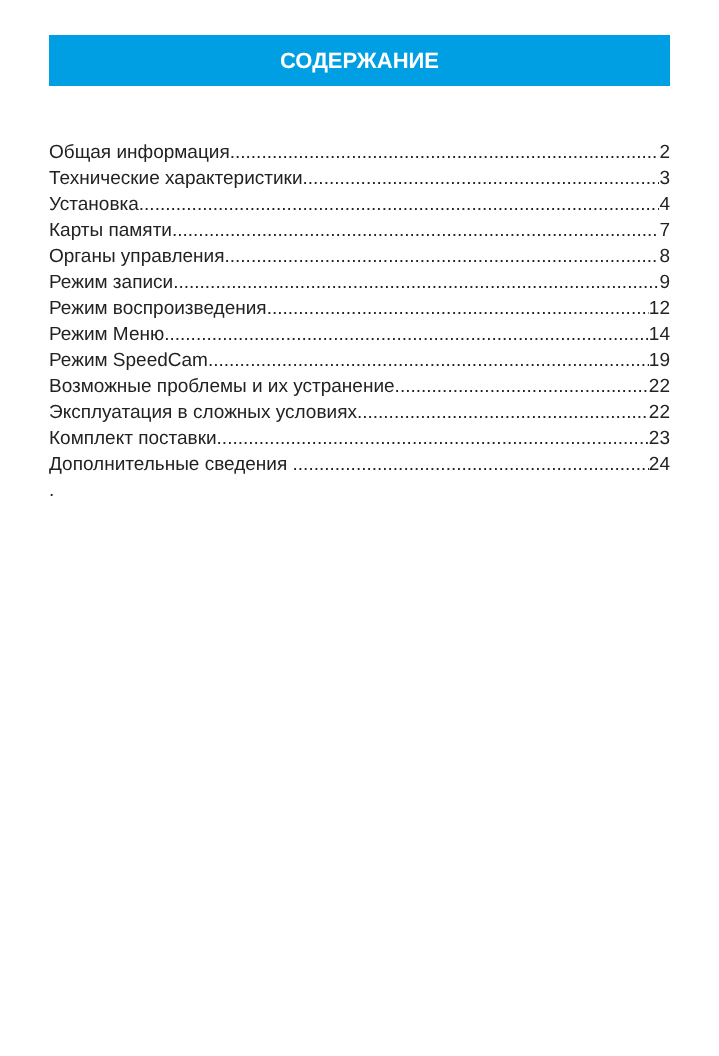СОДЕРЖАНИЕ
Общая информация 2
Технические характеристики 3
Установка 4
Карты памяти 7
Органы управления 8
Режим записи 9
Режим воспроизведения 12
Режим Меню 14
Режим SpeedCam 19
Возможные проблемы и их устранение 22
Эксплуатация в сложных условиях 22
Комплект поставки 23
Дополнительные сведения 24
.